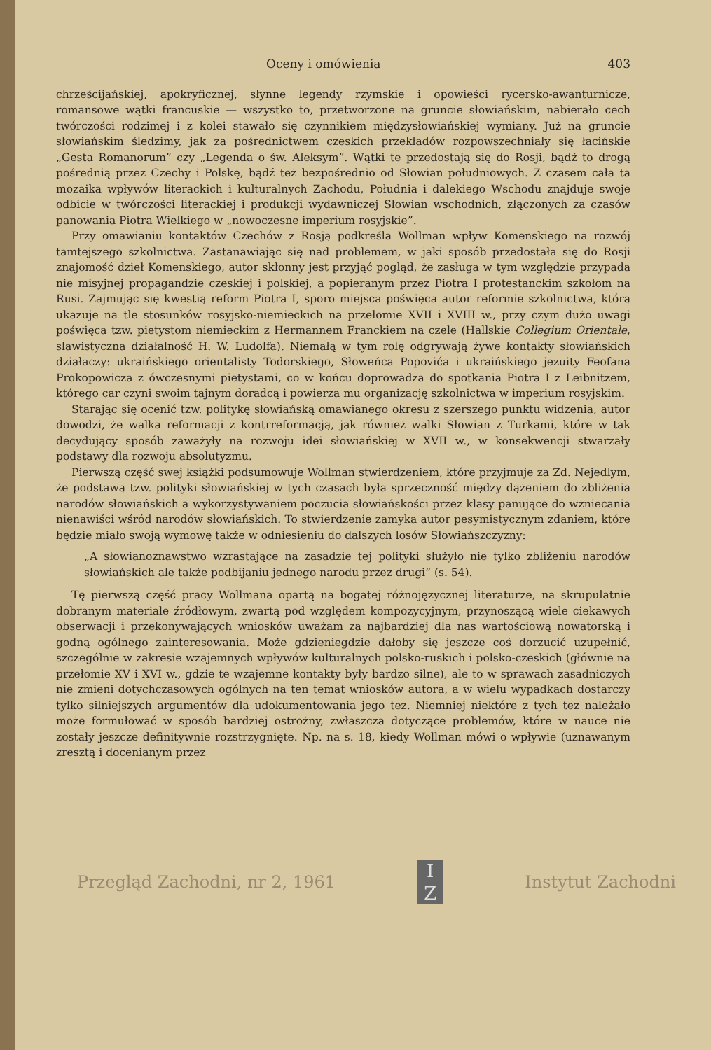Oceny i omówienia 403
chrześcijańskiej, apokryficznej, słynne legendy rzymskie i opowieści rycersko-awanturnicze, romansowe wątki francuskie — wszystko to, przetworzone na gruncie słowiańskim, nabierało cech twórczości rodzimej i z kolei stawało się czynnikiem międzysłowiańskiej wymiany. Już na gruncie słowiańskim śledzimy, jak za pośrednictwem czeskich przekładów rozpowszechniały się łacińskie „Gesta Romanorum” czy „Legenda o św. Aleksym”. Wątki te przedostają się do Rosji, bądź to drogą pośrednią przez Czechy i Polskę, bądź też bezpośrednio od Słowian południowych. Z czasem cała ta mozaika wpływów literackich i kulturalnych Zachodu, Południa i dalekiego Wschodu znajduje swoje odbicie w twórczości literackiej i produkcji wydawniczej Słowian wschodnich, złączonych za czasów panowania Piotra Wielkiego w „nowoczesne imperium rosyjskie”.
Przy omawianiu kontaktów Czechów z Rosją podkreśla Wollman wpływ Komenskiego na rozwój tamtejszego szkolnictwa. Zastanawiając się nad problemem, w jaki sposób przedostała się do Rosji znajomość dzieł Komenskiego, autor skłonny jest przyjąć pogląd, że zasługa w tym względzie przypada nie misyjnej propagandzie czeskiej i polskiej, a popieranym przez Piotra I protestanckim szkołom na Rusi. Zajmując się kwestią reform Piotra I, sporo miejsca poświęca autor reformie szkolnictwa, którą ukazuje na tle stosunków rosyjsko-niemieckich na przełomie XVII i XVIII w., przy czym dużo uwagi poświęca tzw. pietystom niemieckim z Hermannem Franckiem na czele (Hallskie Collegium Orientale, slawistyczna działalność H. W. Ludolfa). Niemałą w tym rolę odgrywają żywe kontakty słowiańskich działaczy: ukraińskiego orientalisty Todorskiego, Słoweńca Popovića i ukraińskiego jezuity Feofana Prokopowicza z ówczesnymi pietystami, co w końcu doprowadza do spotkania Piotra I z Leibnitzem, którego car czyni swoim tajnym doradcą i powierza mu organizację szkolnictwa w imperium rosyjskim.
Starając się ocenić tzw. politykę słowiańską omawianego okresu z szerszego punktu widzenia, autor dowodzi, że walka reformacji z kontrreformacją, jak również walki Słowian z Turkami, które w tak decydujący sposób zaważyły na rozwoju idei słowiańskiej w XVII w., w konsekwencji stwarzały podstawy dla rozwoju absolutyzmu.
Pierwszą część swej książki podsumowuje Wollman stwierdzeniem, które przyjmuje za Zd. Nejedlym, że podstawą tzw. polityki słowiańskiej w tych czasach była sprzeczność między dążeniem do zbliżenia narodów słowiańskich a wykorzystywaniem poczucia słowiańskości przez klasy panujące do wzniecania nienawiści wśród narodów słowiańskich. To stwierdzenie zamyka autor pesymistycznym zdaniem, które będzie miało swoją wymowę także w odniesieniu do dalszych losów Słowiańszczyzny:
„A słowianoznawstwo wzrastające na zasadzie tej polityki służyło nie tylko zbliżeniu narodów słowiańskich ale także podbijaniu jednego narodu przez drugi” (s. 54).
Tę pierwszą część pracy Wollmana opartą na bogatej różnojęzycznej literaturze, na skrupulatnie dobranym materiale źródłowym, zwartą pod względem kompozycyjnym, przynoszącą wiele ciekawych obserwacji i przekonywających wniosków uważam za najbardziej dla nas wartościową nowatorską i godną ogólnego zainteresowania. Może gdzieniegdzie dałoby się jeszcze coś dorzucić uzupełnić, szczególnie w zakresie wzajemnych wpływów kulturalnych polsko-ruskich i polsko-czeskich (głównie na przełomie XV i XVI w., gdzie te wzajemne kontakty były bardzo silne), ale to w sprawach zasadniczych nie zmieni dotychczasowych ogólnych na ten temat wniosków autora, a w wielu wypadkach dostarczy tylko silniejszych argumentów dla udokumentowania jego tez. Niemniej niektóre z tych tez należało może formułować w sposób bardziej ostrożny, zwłaszcza dotyczące problemów, które w nauce nie zostały jeszcze definitywnie rozstrzygnięte. Np. na s. 18, kiedy Wollman mówi o wpływie (uznawanym zresztą i docenianym przez
Przegląd Zachodni, nr 2, 1961
I
Z
Instytut Zachodni